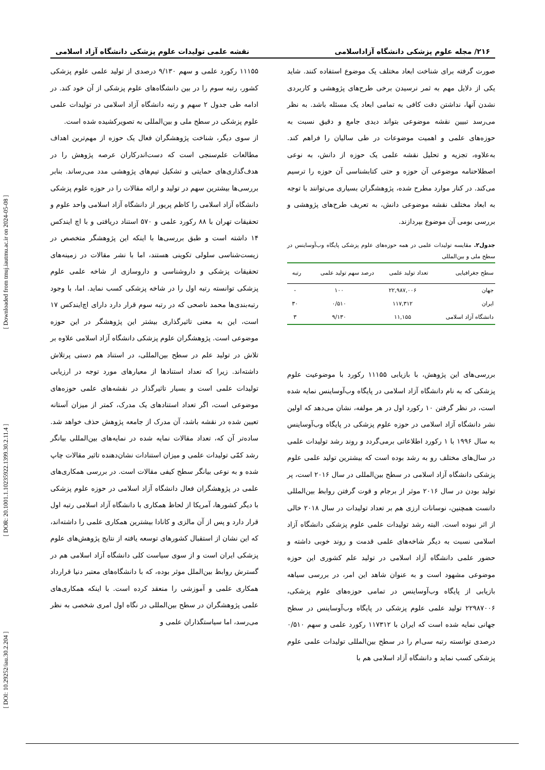[ DOI: 10.29252/iau.30.2.204 ] [ DOR: 20.1001.1.10235922.1399.30.2.11.4 ] [ Downloaded from tmuj.iautmu.ac.ir on 2024-05-08 ]
۲۱۶/ مجله علوم پزشکی دانشگاه آزاداسلامی نقشه علمی تولیدات علوم پزشکی دانشگاه آزاد اسلامی
صورت گرفته برای شناخت ابعاد مختلف یک موضوع استفاده کنند. شاید یکی از دلایل مهم به ثمر نرسیدن برخی طرح‌های پژوهشی و کاربردی نشدن آنها، نداشتن دقت کافی به تمامی ابعاد یک مسئله باشد. به نظر می‌رسد تبیین نقشه موضوعی بتواند دیدی جامع و دقیق نسبت به حوزه‌های علمی و اهمیت موضوعات در طی سالیان را فراهم کند. به‌علاوه، تجزیه و تحلیل نقشه علمی یک حوزه از دانش، به نوعی اصطلاحنامه موضوعی آن حوزه و حتی کتابشناسی آن حوزه را ترسیم می‌کند. در کنار موارد مطرح شده، پژوهشگران بسیاری می‌توانند با توجه به ابعاد مختلف نقشه موضوعی دانش، به تعریف طرح‌های پژوهشی و بررسی بومی آن موضوع بپردازند.
جدول۲. مقایسه تولیدات علمی در همه حوزه‌های علوم پزشکی پایگاه وب‌آوساینس در سطح ملی و بین‌المللی
| سطح جغرافیایی | تعداد تولید علمی | درصد سهم تولید علمی | رتبه |
| --- | --- | --- | --- |
| جهان | ۲۲,۹۸۷,۰۰۶ | ۱۰۰ | - |
| ایران | ۱۱۷,۳۱۲ | ۰/۵۱۰ | ۳۰ |
| دانشگاه آزاد اسلامی | ۱۱,۱۵۵ | ۹/۱۳۰ | ۳ |
بررسی‌های این پژوهش، با بازیابی ۱۱۱۵۵ رکورد با موضوعیت علوم پزشکی که به نام دانشگاه آزاد اسلامی در پایگاه وب‌آوساینس نمایه شده است، در نظر گرفتن ۱۰ رکورد اول در هر مولفه، نشان می‌دهد که اولین نشر دانشگاه آزاد اسلامی در حوزه علوم پزشکی در پایگاه وب‌آوساینس به سال ۱۹۹۶ با ۱ رکورد اطلاعاتی برمی‌گردد و روند رشد تولیدات علمی در سال‌های مختلف رو به رشد بوده است که بیشترین تولید علمی علوم پزشکی دانشگاه آزاد اسلامی در سطح بین‌المللی در سال ۲۰۱۶ است، پر تولید بودن در سال ۲۰۱۶ موثر از برجام و قوت گرفتن روابط بین‌المللی دانست همچنین، نوسانات ارزی هم بر تعداد تولیدات در سال ۲۰۱۸ خالی از اثر نبوده است. البته رشد تولیدات علمی علوم پزشکی دانشگاه آزاد اسلامی نسبت به دیگر شاخه‌های علمی قدمت و روند خوبی داشته و حضور علمی دانشگاه آزاد اسلامی در تولید علم کشوری این حوزه موضوعی مشهود است و به عنوان شاهد این امر، در بررسی سیاهه بازیابی از پایگاه وب‌آوساینس در تمامی حوزه‌های علوم پزشکی، ۲۲۹۸۷۰۰۶ تولید علمی علوم پزشکی در پایگاه وب‌آوساینس در سطح جهانی نمایه شده است که ایران با ۱۱۷۳۱۲ رکورد علمی و سهم ۰/۵۱۰ درصدی توانسته رتبه سی‌ام را در سطح بین‌المللی تولیدات علمی علوم پزشکی کسب نماید و دانشگاه آزاد اسلامی هم با
۱۱۱۵۵ رکورد علمی و سهم ۹/۱۳۰ درصدی از تولید علمی علوم پزشکی کشور، رتبه سوم را در بین دانشگاه‌های علوم پزشکی از آن خود کند. در ادامه طی جدول ۲ سهم و رتبه دانشگاه آزاد اسلامی در تولیدات علمی علوم پزشکی در سطح ملی و بین‌المللی به تصویرکشیده شده است.
از سوی دیگر، شناخت پژوهشگران فعال یک حوزه از مهم‌ترین اهداف مطالعات علم‌سنجی است که دست‌اندرکاران عرصه پژوهش را در هدف‌گذاری‌های حمایتی و تشکیل تیم‌های پژوهشی مدد می‌رساند. بنابر بررسی‌ها بیشترین سهم در تولید و ارائه مقالات را در حوزه علوم پزشکی دانشگاه آزاد اسلامی را کاظم پریور از دانشگاه آزاد اسلامی واحد علوم و تحقیقات تهران با ۸۸ رکورد علمی و ۵۷۰ استناد دریافتی و با اچ ایندکس ۱۴ داشته است و طبق بررسی‌ها با اینکه این پژوهشگر متخصص در زیست‌شناسی سلولی تکوینی هستند، اما با نشر مقالات در زمینه‌های تحقیقات پزشکی و داروشناسی و داروسازی از شاخه علمی علوم پزشکی توانسته رتبه اول را در شاخه پزشکی کسب نماید. اما، با وجود رتبه‌بندی‌ها محمد ناصحی که در رتبه سوم قرار دارد دارای اچ‌ایندکس ۱۷ است، این به معنی تاثیرگذاری بیشتر این پژوهشگر در این حوزه موضوعی است. پژوهشگران علوم پزشکی دانشگاه آزاد اسلامی علاوه بر تلاش در تولید علم در سطح بین‌المللی، در استناد هم دستی پرتلاش داشته‌اند. زیرا که تعداد استنادها از معیارهای مورد توجه در ارزیابی تولیدات علمی است و بسیار تاثیرگذار در نقشه‌های علمی حوزه‌های موضوعی است، اگر تعداد استنادهای یک مدرک، کمتر از میزان آستانه تعیین شده در نقشه باشد، آن مدرک از جامعه پژوهش حذف خواهد شد. ساده‌تر آن که، تعداد مقالات نمایه شده در نمایه‌های بین‌المللی بیانگر رشد کمّی تولیدات علمی و میزان استنادات نشان‌دهنده تاثیر مقالات چاپ شده و به نوعی بیانگر سطح کیفی مقالات است. در بررسی همکاری‌های علمی در پژوهشگران فعال دانشگاه آزاد اسلامی در حوزه علوم پزشکی با دیگر کشورها، آمریکا از لحاظ همکاری با دانشگاه آزاد اسلامی رتبه اول قرار دارد و پس از آن مالزی و کانادا بیشترین همکاری علمی را داشته‌اند، که این نشان از استقبال کشورهای توسعه یافته از نتایج پژوهش‌های علوم پزشکی ایران است و از سوی سیاست کلی دانشگاه آزاد اسلامی هم در گسترش روابط بین‌الملل موثر بوده، که با دانشگاه‌های معتبر دنیا قرارداد همکاری علمی و آموزشی را منعقد کرده است. با اینکه همکاری‌های علمی پژوهشگران در سطح بین‌المللی در نگاه اول امری شخصی به نظر می‌رسد، اما سیاستگذاران علمی و